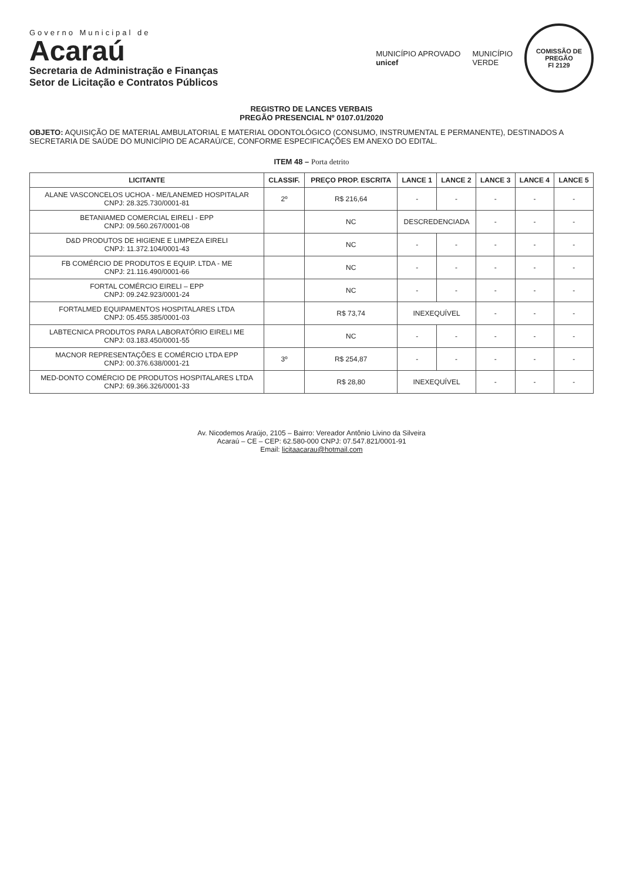Governo Municipal de
Acaraú
Secretaria de Administração e Finanças
Setor de Licitação e Contratos Públicos
MUNICÍPIO APROVADO
unicef
MUNICÍPIO
VERDE
COMISSÃO DE PREGÃO
Fl 2129
REGISTRO DE LANCES VERBAIS
PREGÃO PRESENCIAL Nº 0107.01/2020
OBJETO: AQUISIÇÃO DE MATERIAL AMBULATORIAL E MATERIAL ODONTOLÓGICO (CONSUMO, INSTRUMENTAL E PERMANENTE), DESTINADOS A SECRETARIA DE SAÚDE DO MUNICÍPIO DE ACARAÚ/CE, CONFORME ESPECIFICAÇÕES EM ANEXO DO EDITAL.
ITEM 48 – Porta detrito
| LICITANTE | CLASSIF. | PREÇO PROP. ESCRITA | LANCE 1 | LANCE 2 | LANCE 3 | LANCE 4 | LANCE 5 |
| --- | --- | --- | --- | --- | --- | --- | --- |
| ALANE VASCONCELOS UCHOA - ME/LANEMED HOSPITALAR CNPJ: 28.325.730/0001-81 | 2º | R$ 216,64 | - | - | - | - | - |
| BETANIAMED COMERCIAL EIRELI - EPP CNPJ: 09.560.267/0001-08 | | NC | DESCREDENCIADA | | - | - | - |
| D&D PRODUTOS DE HIGIENE E LIMPEZA EIRELI CNPJ: 11.372.104/0001-43 | | NC | - | - | - | - | - |
| FB COMÉRCIO DE PRODUTOS E EQUIP. LTDA - ME CNPJ: 21.116.490/0001-66 | | NC | - | - | - | - | - |
| FORTAL COMÉRCIO EIRELI – EPP CNPJ: 09.242.923/0001-24 | | NC | - | - | - | - | - |
| FORTALMED EQUIPAMENTOS HOSPITALARES LTDA CNPJ: 05.455.385/0001-03 | | R$ 73,74 | INEXEQUÍVEL | | - | - | - |
| LABTECNICA PRODUTOS PARA LABORATÓRIO EIRELI ME CNPJ: 03.183.450/0001-55 | | NC | - | - | - | - | - |
| MACNOR REPRESENTAÇÕES E COMÉRCIO LTDA EPP CNPJ: 00.376.638/0001-21 | 3º | R$ 254,87 | - | - | - | - | - |
| MED-DONTO COMÉRCIO DE PRODUTOS HOSPITALARES LTDA CNPJ: 69.366.326/0001-33 | | R$ 28,80 | INEXEQUÍVEL | | - | - | - |
Av. Nicodemos Araújo, 2105 – Bairro: Vereador Antônio Livino da Silveira
Acaraú – CE – CEP: 62.580-000 CNPJ: 07.547.821/0001-91
Email: licitaacarau@hotmail.com